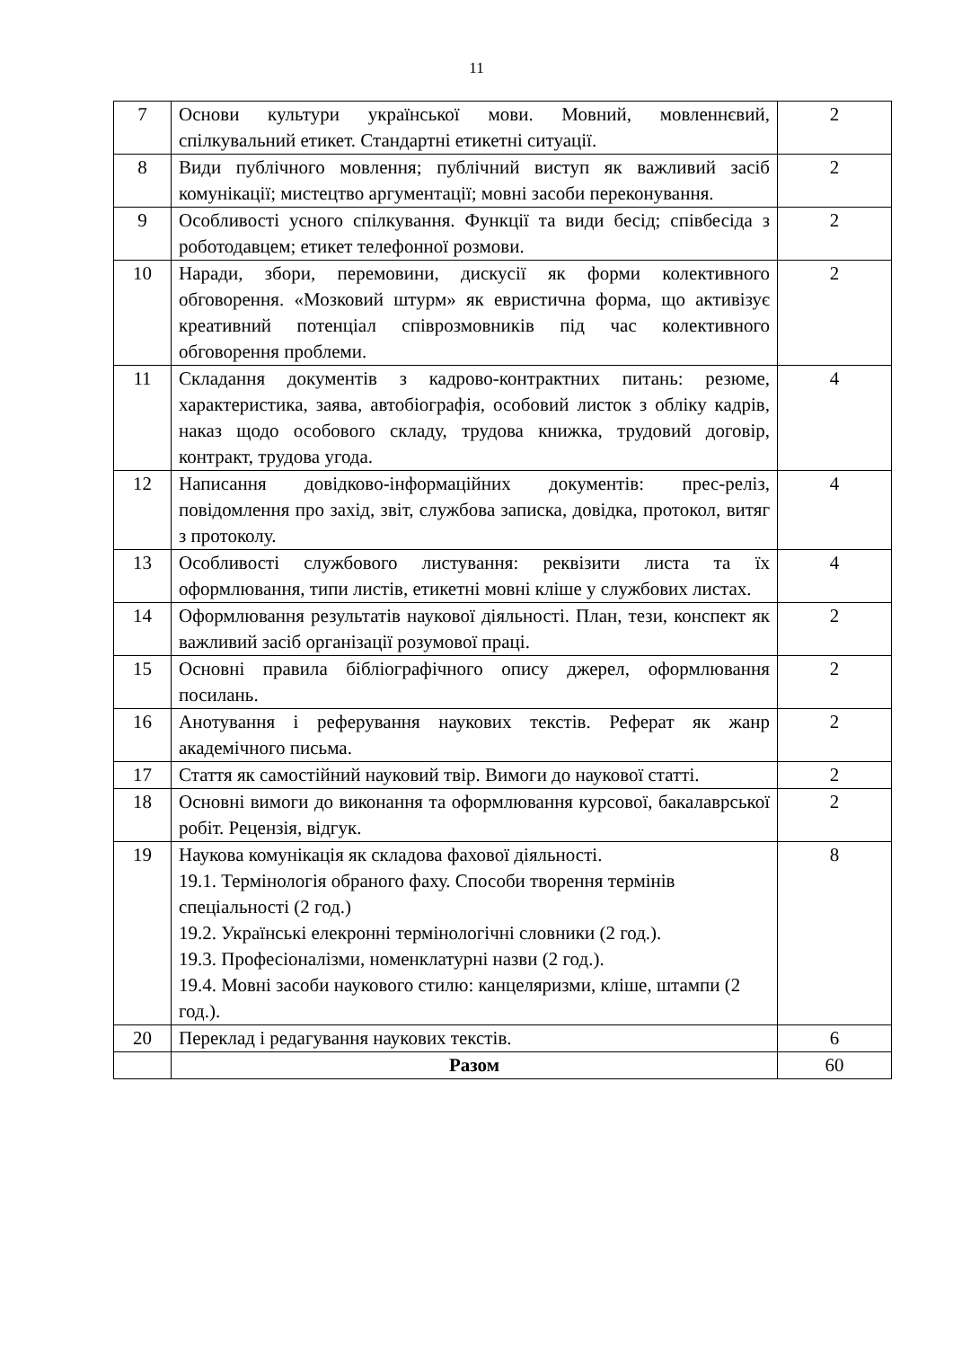11
| 7 | Основи культури української мови. Мовний, мовленнєвий, спілкувальний етикет. Стандартні етикетні ситуації. | 2 |
| 8 | Види публічного мовлення; публічний виступ як важливий засіб комунікації; мистецтво аргументації; мовні засоби переконування. | 2 |
| 9 | Особливості усного спілкування. Функції та види бесід; співбесіда з роботодавцем; етикет телефонної розмови. | 2 |
| 10 | Наради, збори, перемовини, дискусії як форми колективного обговорення. «Мозковий штурм» як евристична форма, що активізує креативний потенціал співрозмовників під час колективного обговорення проблеми. | 2 |
| 11 | Складання документів з кадрово-контрактних питань: резюме, характеристика, заява, автобіографія, особовий листок з обліку кадрів, наказ щодо особового складу, трудова книжка, трудовий договір, контракт, трудова угода. | 4 |
| 12 | Написання довідково-інформаційних документів: прес-реліз, повідомлення про захід, звіт, службова записка, довідка, протокол, витяг з протоколу. | 4 |
| 13 | Особливості службового листування: реквізити листа та їх оформлювання, типи листів, етикетні мовні кліше у службових листах. | 4 |
| 14 | Оформлювання результатів наукової діяльності. План, тези, конспект як важливий засіб організації розумової праці. | 2 |
| 15 | Основні правила бібліографічного опису джерел, оформлювання посилань. | 2 |
| 16 | Анотування і реферування наукових текстів. Реферат як жанр академічного письма. | 2 |
| 17 | Стаття як самостійний науковий твір. Вимоги до наукової статті. | 2 |
| 18 | Основні вимоги до виконання та оформлювання курсової, бакалаврської робіт. Рецензія, відгук. | 2 |
| 19 | Наукова комунікація як складова фахової діяльності. 19.1. Термінологія обраного фаху. Способи творення термінів спеціальності (2 год.) 19.2. Українські елекронні термінологічні словники (2 год.). 19.3. Професіоналізми, номенклатурні назви (2 год.). 19.4. Мовні засоби наукового стилю: канцеляризми, кліше, штампи (2 год.). | 8 |
| 20 | Переклад і редагування наукових текстів. | 6 |
| | Разом | 60 |